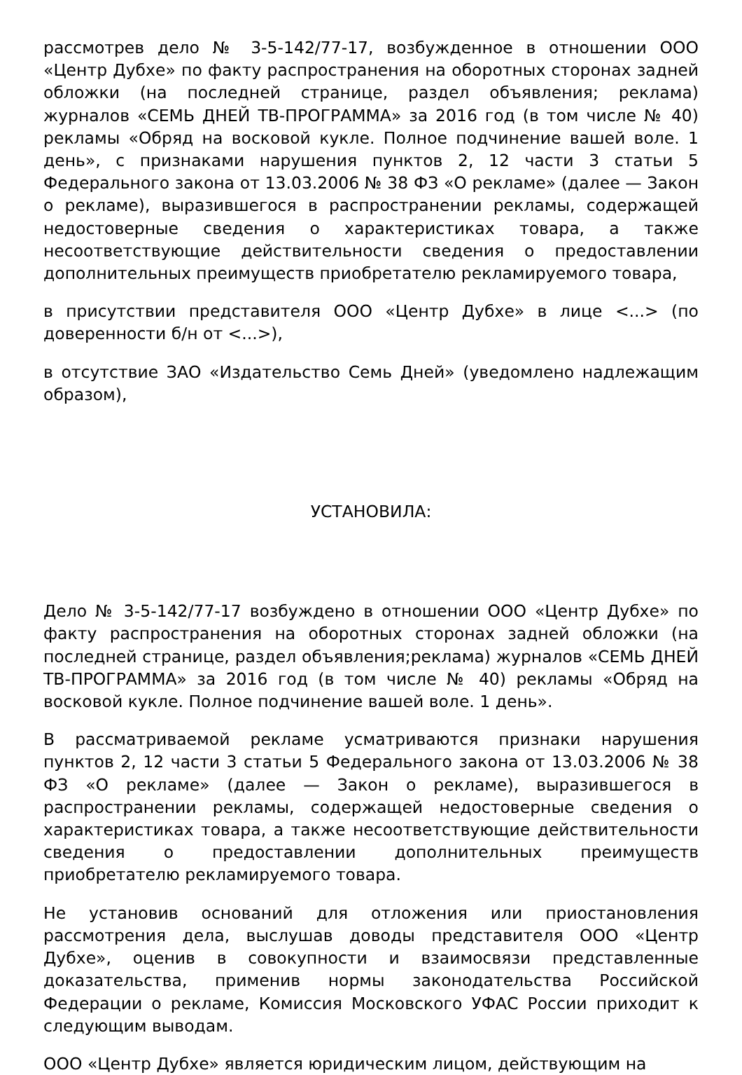рассмотрев дело № 3-5-142/77-17, возбужденное в отношении ООО «Центр Дубхе» по факту распространения на оборотных сторонах задней обложки (на последней странице, раздел объявления; реклама) журналов «СЕМЬ ДНЕЙ ТВ-ПРОГРАММА» за 2016 год (в том числе № 40) рекламы «Обряд на восковой кукле. Полное подчинение вашей воле. 1 день», с признаками нарушения пунктов 2, 12 части 3 статьи 5 Федерального закона от 13.03.2006 № 38 ФЗ «О рекламе» (далее — Закон о рекламе), выразившегося в распространении рекламы, содержащей недостоверные сведения о характеристиках товара, а также несоответствующие действительности сведения о предоставлении дополнительных преимуществ приобретателю рекламируемого товара,
в присутствии представителя ООО «Центр Дубхе» в лице <...> (по доверенности б/н от <...>),
в отсутствие ЗАО «Издательство Семь Дней» (уведомлено надлежащим образом),
УСТАНОВИЛА:
Дело № 3-5-142/77-17 возбуждено в отношении ООО «Центр Дубхе» по факту распространения на оборотных сторонах задней обложки (на последней странице, раздел объявления;реклама) журналов «СЕМЬ ДНЕЙ ТВ-ПРОГРАММА» за 2016 год (в том числе № 40) рекламы «Обряд на восковой кукле. Полное подчинение вашей воле. 1 день».
В рассматриваемой рекламе усматриваются признаки нарушения пунктов 2, 12 части 3 статьи 5 Федерального закона от 13.03.2006 № 38 ФЗ «О рекламе» (далее — Закон о рекламе), выразившегося в распространении рекламы, содержащей недостоверные сведения о характеристиках товара, а также несоответствующие действительности сведения о предоставлении дополнительных преимуществ приобретателю рекламируемого товара.
Не установив оснований для отложения или приостановления рассмотрения дела, выслушав доводы представителя ООО «Центр Дубхе», оценив в совокупности и взаимосвязи представленные доказательства, применив нормы законодательства Российской Федерации о рекламе, Комиссия Московского УФАС России приходит к следующим выводам.
ООО «Центр Дубхе» является юридическим лицом, действующим на